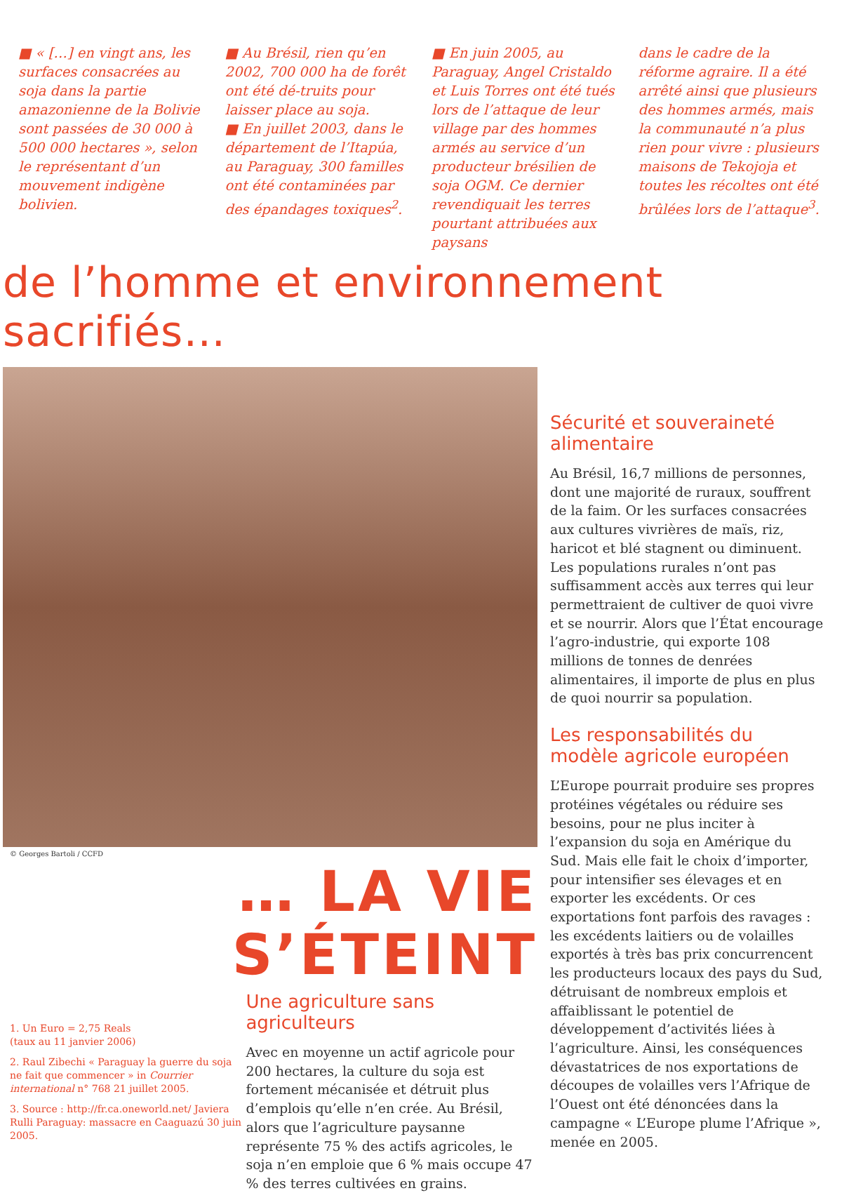■ « […] en vingt ans, les surfaces consacrées au soja dans la partie amazonienne de la Bolivie sont passées de 30 000 à 500 000 hectares », selon le représentant d’un mouvement indigène bolivien.
■ Au Brésil, rien qu’en 2002, 700 000 ha de forêt ont été dé-truits pour laisser place au soja.
■ En juillet 2003, dans le département de l’Itapúa, au Paraguay, 300 familles ont été contaminées par des épandages toxiques<sup>2</sup>.
■ En juin 2005, au Paraguay, Angel Cristaldo et Luis Torres ont été tués lors de l’attaque de leur village par des hommes armés au service d’un producteur brésilien de soja OGM. Ce dernier revendiquait les terres pourtant attribuées aux paysans
dans le cadre de la réforme agraire. Il a été arrêté ainsi que plusieurs des hommes armés, mais la communauté n’a plus rien pour vivre : plusieurs maisons de Tekojoja et toutes les récoltes ont été brûlées lors de l’attaque<sup>3</sup>.
de l’homme et environnement sacrifiés…
© Georges Bartoli / CCFD
… LA VIE S’ÉTEINT
1. Un Euro = 2,75 Reals
(taux au 11 janvier 2006)
2. Raul Zibechi « Paraguay la guerre du soja ne fait que commencer » in Courrier international n° 768 21 juillet 2005.
3. Source : http://fr.ca.oneworld.net/ Javiera Rulli Paraguay: massacre en Caaguazú 30 juin 2005.
Une agriculture sans agriculteurs
Avec en moyenne un actif agricole pour 200 hectares, la culture du soja est fortement mécanisée et détruit plus d’emplois qu’elle n’en crée. Au Brésil, alors que l’agriculture paysanne représente 75 % des actifs agricoles, le soja n’en emploie que 6 % mais occupe 47 % des terres cultivées en grains.
Sécurité et souveraineté alimentaire
Au Brésil, 16,7 millions de personnes, dont une majorité de ruraux, souffrent de la faim. Or les surfaces consacrées aux cultures vivrières de maïs, riz, haricot et blé stagnent ou diminuent. Les populations rurales n’ont pas suffisamment accès aux terres qui leur permettraient de cultiver de quoi vivre et se nourrir. Alors que l’État encourage l’agro-industrie, qui exporte 108 millions de tonnes de denrées alimentaires, il importe de plus en plus de quoi nourrir sa population.
Les responsabilités du modèle agricole européen
L’Europe pourrait produire ses propres protéines végétales ou réduire ses besoins, pour ne plus inciter à l’expansion du soja en Amérique du Sud. Mais elle fait le choix d’importer, pour intensifier ses élevages et en exporter les excédents. Or ces exportations font parfois des ravages : les excédents laitiers ou de volailles exportés à très bas prix concurrencent les producteurs locaux des pays du Sud, détruisant de nombreux emplois et affaiblissant le potentiel de développement d’activités liées à l’agriculture. Ainsi, les conséquences dévastatrices de nos exportations de découpes de volailles vers l’Afrique de l’Ouest ont été dénoncées dans la campagne « L’Europe plume l’Afrique », menée en 2005.